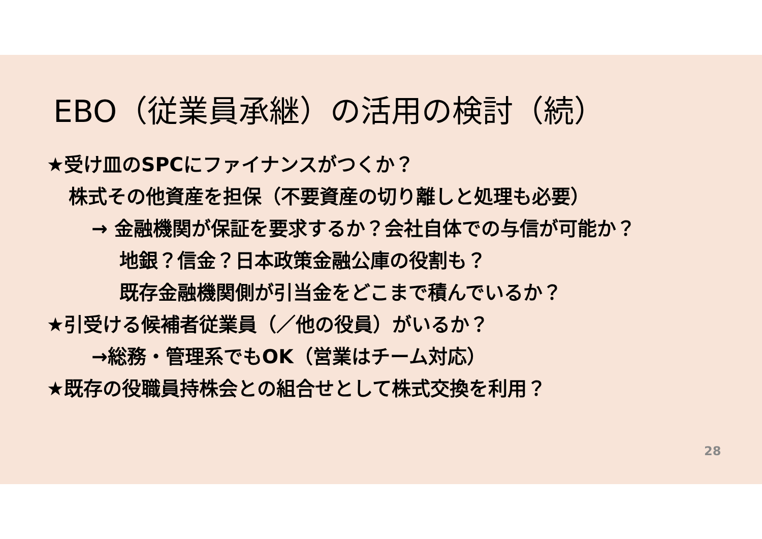EBO（従業員承継）の活用の検討（続）
★受け皿のSPCにファイナンスがつくか？
株式その他資産を担保（不要資産の切り離しと処理も必要）
→ 金融機関が保証を要求するか？会社自体での与信が可能か？
地銀？信金？日本政策金融公庫の役割も？
既存金融機関側が引当金をどこまで積んでいるか？
★引受ける候補者従業員（／他の役員）がいるか？
→総務・管理系でもOK（営業はチーム対応）
★既存の役職員持株会との組合せとして株式交換を利用？
28